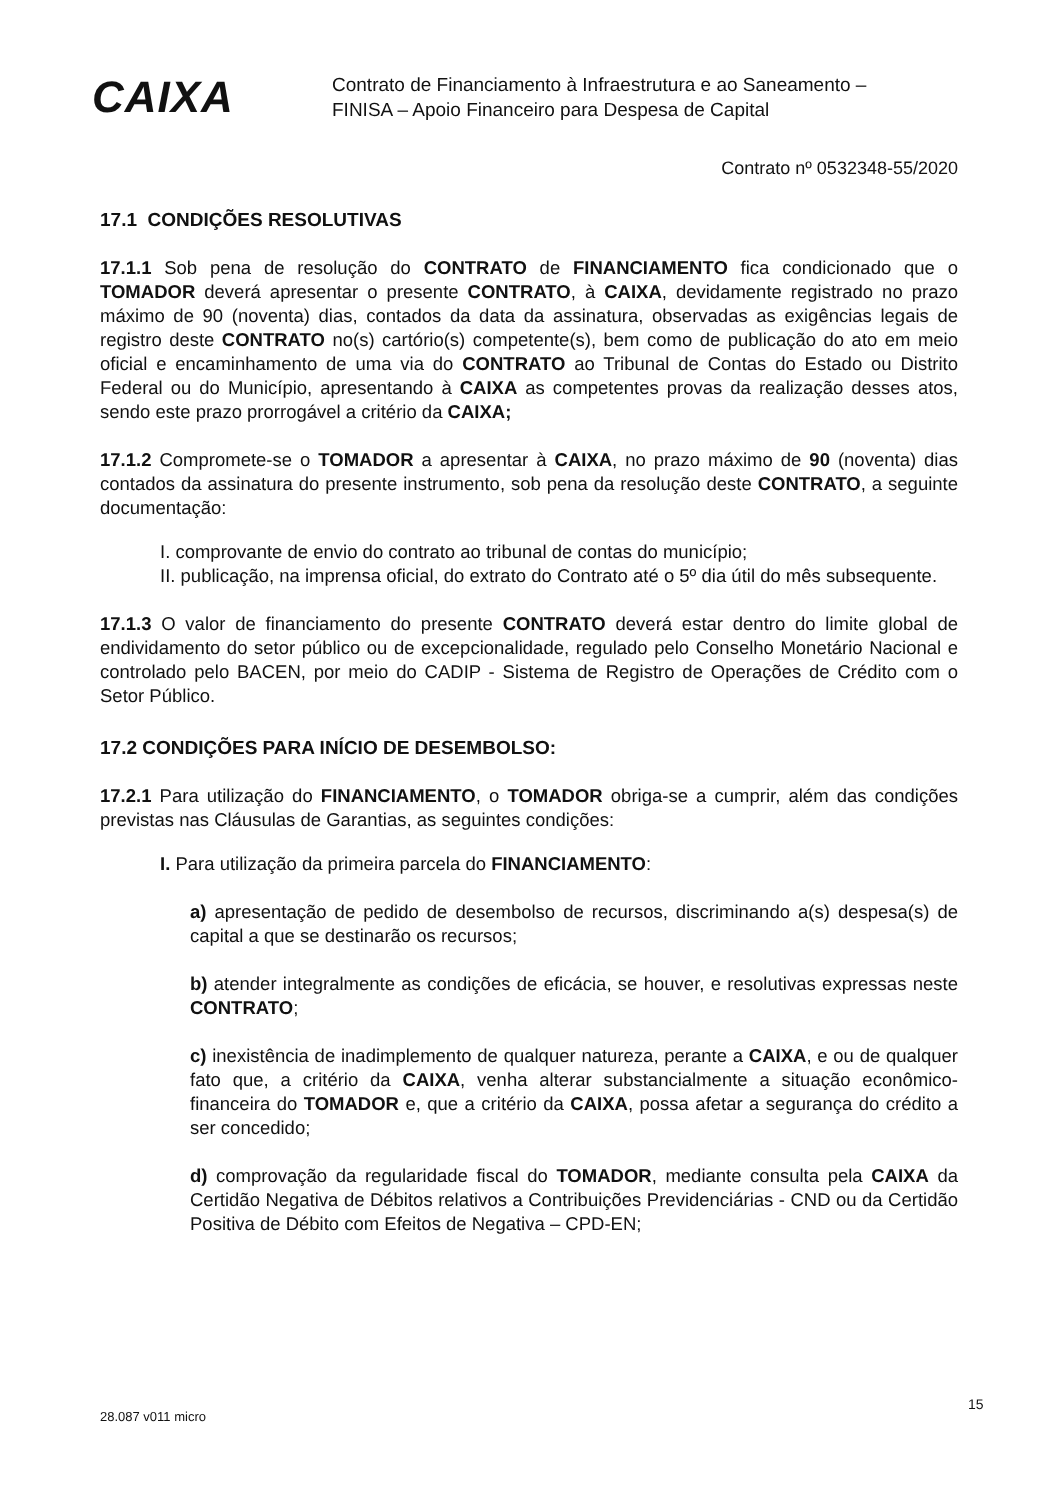CAIXA
Contrato de Financiamento à Infraestrutura e ao Saneamento –
FINISA – Apoio Financeiro para Despesa de Capital
Contrato nº 0532348-55/2020
17.1 CONDIÇÕES RESOLUTIVAS
17.1.1 Sob pena de resolução do CONTRATO de FINANCIAMENTO fica condicionado que o TOMADOR deverá apresentar o presente CONTRATO, à CAIXA, devidamente registrado no prazo máximo de 90 (noventa) dias, contados da data da assinatura, observadas as exigências legais de registro deste CONTRATO no(s) cartório(s) competente(s), bem como de publicação do ato em meio oficial e encaminhamento de uma via do CONTRATO ao Tribunal de Contas do Estado ou Distrito Federal ou do Município, apresentando à CAIXA as competentes provas da realização desses atos, sendo este prazo prorrogável a critério da CAIXA;
17.1.2 Compromete-se o TOMADOR a apresentar à CAIXA, no prazo máximo de 90 (noventa) dias contados da assinatura do presente instrumento, sob pena da resolução deste CONTRATO, a seguinte documentação:
I. comprovante de envio do contrato ao tribunal de contas do município;
II. publicação, na imprensa oficial, do extrato do Contrato até o 5º dia útil do mês subsequente.
17.1.3 O valor de financiamento do presente CONTRATO deverá estar dentro do limite global de endividamento do setor público ou de excepcionalidade, regulado pelo Conselho Monetário Nacional e controlado pelo BACEN, por meio do CADIP - Sistema de Registro de Operações de Crédito com o Setor Público.
17.2 CONDIÇÕES PARA INÍCIO DE DESEMBOLSO:
17.2.1 Para utilização do FINANCIAMENTO, o TOMADOR obriga-se a cumprir, além das condições previstas nas Cláusulas de Garantias, as seguintes condições:
I. Para utilização da primeira parcela do FINANCIAMENTO:
a) apresentação de pedido de desembolso de recursos, discriminando a(s) despesa(s) de capital a que se destinarão os recursos;
b) atender integralmente as condições de eficácia, se houver, e resolutivas expressas neste CONTRATO;
c) inexistência de inadimplemento de qualquer natureza, perante a CAIXA, e ou de qualquer fato que, a critério da CAIXA, venha alterar substancialmente a situação econômico-financeira do TOMADOR e, que a critério da CAIXA, possa afetar a segurança do crédito a ser concedido;
d) comprovação da regularidade fiscal do TOMADOR, mediante consulta pela CAIXA da Certidão Negativa de Débitos relativos a Contribuições Previdenciárias - CND ou da Certidão Positiva de Débito com Efeitos de Negativa – CPD-EN;
28.087 v011 micro
15